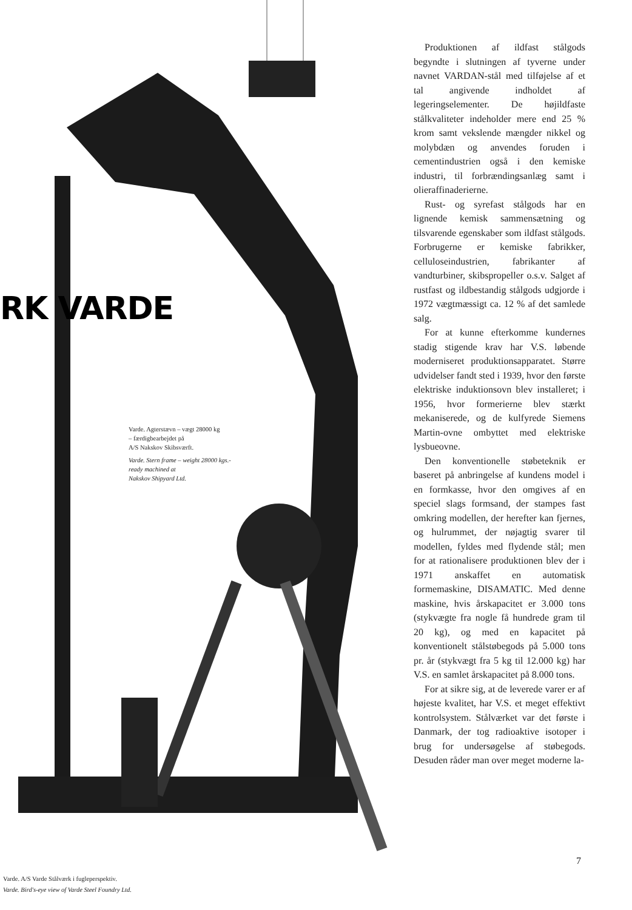RK VARDE
Varde. Agterstævn – vægt 28000 kg
– færdigbearbejdet på
A/S Nakskov Skibsværft.
Varde. Stern frame – weight 28000 kgs.-
ready machined at
Nakskov Shipyard Ltd.
Varde. A/S Varde Stålværk i fugleperspektiv.
Varde. Bird's-eye view of Varde Steel Foundry Ltd.
Produktionen af ildfast stålgods begyndte i slutningen af tyverne under navnet VARDAN-stål med tilføjelse af et tal angivende indholdet af legeringselementer. De højildfaste stålkvaliteter indeholder mere end 25 % krom samt vekslende mængder nikkel og molybdæn og anvendes foruden i cementindustrien også i den kemiske industri, til forbrændingsanlæg samt i olieraffinaderierne.
Rust- og syrefast stålgods har en lignende kemisk sammensætning og tilsvarende egenskaber som ildfast stålgods. Forbrugerne er kemiske fabrikker, celluloseindustrien, fabrikanter af vandturbiner, skibspropeller o.s.v. Salget af rustfast og ildbestandig stålgods udgjorde i 1972 vægtmæssigt ca. 12 % af det samlede salg.
For at kunne efterkomme kundernes stadig stigende krav har V.S. løbende moderniseret produktionsapparatet. Større udvidelser fandt sted i 1939, hvor den første elektriske induktionsovn blev installeret; i 1956, hvor formerierne blev stærkt mekaniserede, og de kulfyrede Siemens Martin-ovne ombyttet med elektriske lysbueovne.
Den konventionelle støbeteknik er baseret på anbringelse af kundens model i en formkasse, hvor den omgives af en speciel slags formsand, der stampes fast omkring modellen, der herefter kan fjernes, og hulrummet, der nøjagtig svarer til modellen, fyldes med flydende stål; men for at rationalisere produktionen blev der i 1971 anskaffet en automatisk formemaskine, DISAMATIC. Med denne maskine, hvis årskapacitet er 3.000 tons (stykvægte fra nogle få hundrede gram til 20 kg), og med en kapacitet på konventionelt stålstøbegods på 5.000 tons pr. år (stykvægt fra 5 kg til 12.000 kg) har V.S. en samlet årskapacitet på 8.000 tons.
For at sikre sig, at de leverede varer er af højeste kvalitet, har V.S. et meget effektivt kontrolsystem. Stålværket var det første i Danmark, der tog radioaktive isotoper i brug for undersøgelse af støbegods. Desuden råder man over meget moderne la-
7